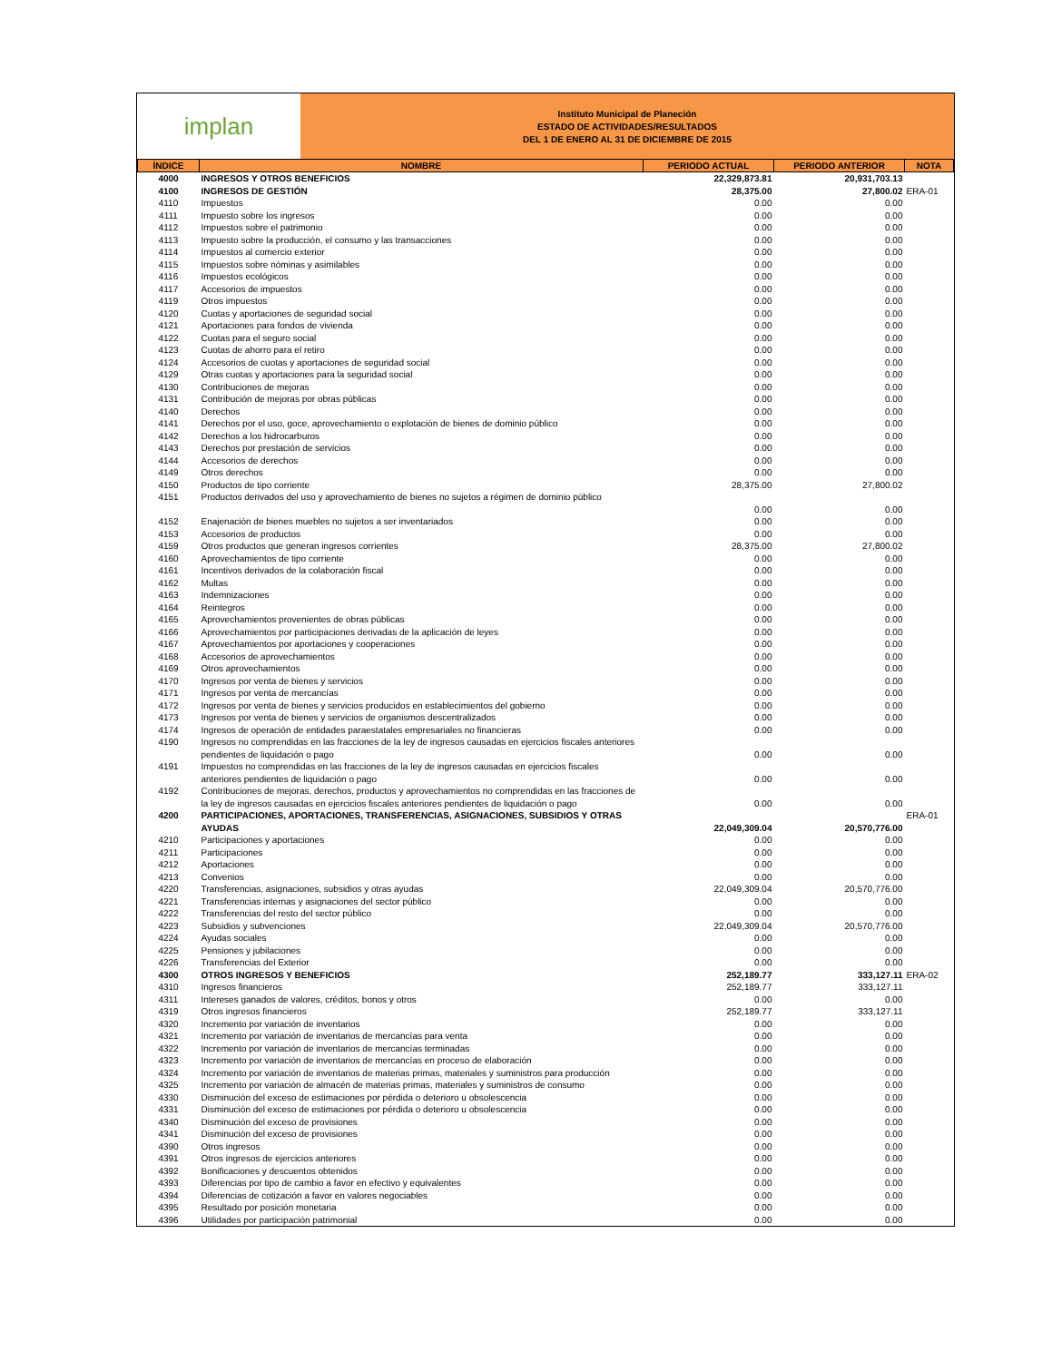implan
Instituto Municipal de Planeción
ESTADO DE ACTIVIDADES/RESULTADOS
DEL 1 DE ENERO AL 31 DE DICIEMBRE DE 2015
| ÍNDICE | NOMBRE | PERIODO ACTUAL | PERIODO ANTERIOR | NOTA |
| --- | --- | --- | --- | --- |
| 4000 | INGRESOS Y OTROS BENEFICIOS | 22,329,873.81 | 20,931,703.13 | |
| 4100 | INGRESOS DE GESTIÓN | 28,375.00 | 27,800.02 | ERA-01 |
| 4110 | Impuestos | 0.00 | 0.00 | |
| 4111 | Impuesto sobre los ingresos | 0.00 | 0.00 | |
| 4112 | Impuestos sobre el patrimonio | 0.00 | 0.00 | |
| 4113 | Impuesto sobre la producción, el consumo y las transacciones | 0.00 | 0.00 | |
| 4114 | Impuestos al comercio exterior | 0.00 | 0.00 | |
| 4115 | Impuestos sobre nóminas y asimilables | 0.00 | 0.00 | |
| 4116 | Impuestos ecológicos | 0.00 | 0.00 | |
| 4117 | Accesorios de impuestos | 0.00 | 0.00 | |
| 4119 | Otros impuestos | 0.00 | 0.00 | |
| 4120 | Cuotas y aportaciones de seguridad social | 0.00 | 0.00 | |
| 4121 | Aportaciones para fondos de vivienda | 0.00 | 0.00 | |
| 4122 | Cuotas para el seguro social | 0.00 | 0.00 | |
| 4123 | Cuotas de ahorro para el retiro | 0.00 | 0.00 | |
| 4124 | Accesorios de cuotas y aportaciones de seguridad social | 0.00 | 0.00 | |
| 4129 | Otras cuotas y aportaciones para la seguridad social | 0.00 | 0.00 | |
| 4130 | Contribuciones de mejoras | 0.00 | 0.00 | |
| 4131 | Contribución de mejoras por obras públicas | 0.00 | 0.00 | |
| 4140 | Derechos | 0.00 | 0.00 | |
| 4141 | Derechos por el uso, goce, aprovechamiento o explotación de bienes de dominio público | 0.00 | 0.00 | |
| 4142 | Derechos a los hidrocarburos | 0.00 | 0.00 | |
| 4143 | Derechos por prestación de servicios | 0.00 | 0.00 | |
| 4144 | Accesorios de derechos | 0.00 | 0.00 | |
| 4149 | Otros derechos | 0.00 | 0.00 | |
| 4150 | Productos de tipo corriente | 28,375.00 | 27,800.02 | |
| 4151 | Productos derivados del uso y aprovechamiento de bienes no sujetos a régimen de dominio público | 0.00 | 0.00 | |
| 4152 | Enajenación de bienes muebles no sujetos a ser inventariados | 0.00 | 0.00 | |
| 4153 | Accesorios de productos | 0.00 | 0.00 | |
| 4159 | Otros productos que generan ingresos corrientes | 28,375.00 | 27,800.02 | |
| 4160 | Aprovechamientos de tipo corriente | 0.00 | 0.00 | |
| 4161 | Incentivos derivados de la colaboración fiscal | 0.00 | 0.00 | |
| 4162 | Multas | 0.00 | 0.00 | |
| 4163 | Indemnizaciones | 0.00 | 0.00 | |
| 4164 | Reintegros | 0.00 | 0.00 | |
| 4165 | Aprovechamientos provenientes de obras públicas | 0.00 | 0.00 | |
| 4166 | Aprovechamientos por participaciones derivadas de la aplicación de leyes | 0.00 | 0.00 | |
| 4167 | Aprovechamientos por aportaciones y cooperaciones | 0.00 | 0.00 | |
| 4168 | Accesorios de aprovechamientos | 0.00 | 0.00 | |
| 4169 | Otros aprovechamientos | 0.00 | 0.00 | |
| 4170 | Ingresos por venta de bienes y servicios | 0.00 | 0.00 | |
| 4171 | Ingresos por venta de mercancías | 0.00 | 0.00 | |
| 4172 | Ingresos por venta de bienes y servicios producidos en establecimientos del gobierno | 0.00 | 0.00 | |
| 4173 | Ingresos por venta de bienes y servicios de organismos descentralizados | 0.00 | 0.00 | |
| 4174 | Ingresos de operación de entidades paraestatales empresariales no financieras | 0.00 | 0.00 | |
| 4190 | Ingresos no comprendidas en las fracciones de la ley de ingresos causadas en ejercicios fiscales anteriores pendientes de liquidación o pago | 0.00 | 0.00 | |
| 4191 | Impuestos no comprendidas en las fracciones de la ley de ingresos causadas en ejercicios fiscales anteriores pendientes de liquidación o pago | 0.00 | 0.00 | |
| 4192 | Contribuciones de mejoras, derechos, productos y aprovechamientos no comprendidas en las fracciones de la ley de ingresos causadas en ejercicios fiscales anteriores pendientes de liquidación o pago | 0.00 | 0.00 | |
| 4200 | PARTICIPACIONES, APORTACIONES, TRANSFERENCIAS, ASIGNACIONES, SUBSIDIOS Y OTRAS AYUDAS | 22,049,309.04 | 20,570,776.00 | ERA-01 |
| 4210 | Participaciones y aportaciones | 0.00 | 0.00 | |
| 4211 | Participaciones | 0.00 | 0.00 | |
| 4212 | Aportaciones | 0.00 | 0.00 | |
| 4213 | Convenios | 0.00 | 0.00 | |
| 4220 | Transferencias, asignaciones, subsidios y otras ayudas | 22,049,309.04 | 20,570,776.00 | |
| 4221 | Transferencias internas y asignaciones del sector público | 0.00 | 0.00 | |
| 4222 | Transferencias del resto del sector público | 0.00 | 0.00 | |
| 4223 | Subsidios y subvenciones | 22,049,309.04 | 20,570,776.00 | |
| 4224 | Ayudas sociales | 0.00 | 0.00 | |
| 4225 | Pensiones y jubilaciones | 0.00 | 0.00 | |
| 4226 | Transferencias del Exterior | 0.00 | 0.00 | |
| 4300 | OTROS INGRESOS Y BENEFICIOS | 252,189.77 | 333,127.11 | ERA-02 |
| 4310 | Ingresos financieros | 252,189.77 | 333,127.11 | |
| 4311 | Intereses ganados de valores, créditos, bonos y otros | 0.00 | 0.00 | |
| 4319 | Otros ingresos financieros | 252,189.77 | 333,127.11 | |
| 4320 | Incremento por variación de inventarios | 0.00 | 0.00 | |
| 4321 | Incremento por variación de inventarios de mercancías para venta | 0.00 | 0.00 | |
| 4322 | Incremento por variación de inventarios de mercancías terminadas | 0.00 | 0.00 | |
| 4323 | Incremento por variación de inventarios de mercancías en proceso de elaboración | 0.00 | 0.00 | |
| 4324 | Incremento por variación de inventarios de materias primas, materiales y suministros para producción | 0.00 | 0.00 | |
| 4325 | Incremento por variación de almacén de materias primas, materiales y suministros de consumo | 0.00 | 0.00 | |
| 4330 | Disminución del exceso de estimaciones por pérdida o deterioro u obsolescencia | 0.00 | 0.00 | |
| 4331 | Disminución del exceso de estimaciones por pérdida o deterioro u obsolescencia | 0.00 | 0.00 | |
| 4340 | Disminución del exceso de provisiones | 0.00 | 0.00 | |
| 4341 | Disminución del exceso de provisiones | 0.00 | 0.00 | |
| 4390 | Otros ingresos | 0.00 | 0.00 | |
| 4391 | Otros ingresos de ejercicios anteriores | 0.00 | 0.00 | |
| 4392 | Bonificaciones y descuentos obtenidos | 0.00 | 0.00 | |
| 4393 | Diferencias por tipo de cambio a favor en efectivo y equivalentes | 0.00 | 0.00 | |
| 4394 | Diferencias de cotización a favor en valores negociables | 0.00 | 0.00 | |
| 4395 | Resultado por posición monetaria | 0.00 | 0.00 | |
| 4396 | Utilidades por participación patrimonial | 0.00 | 0.00 | |